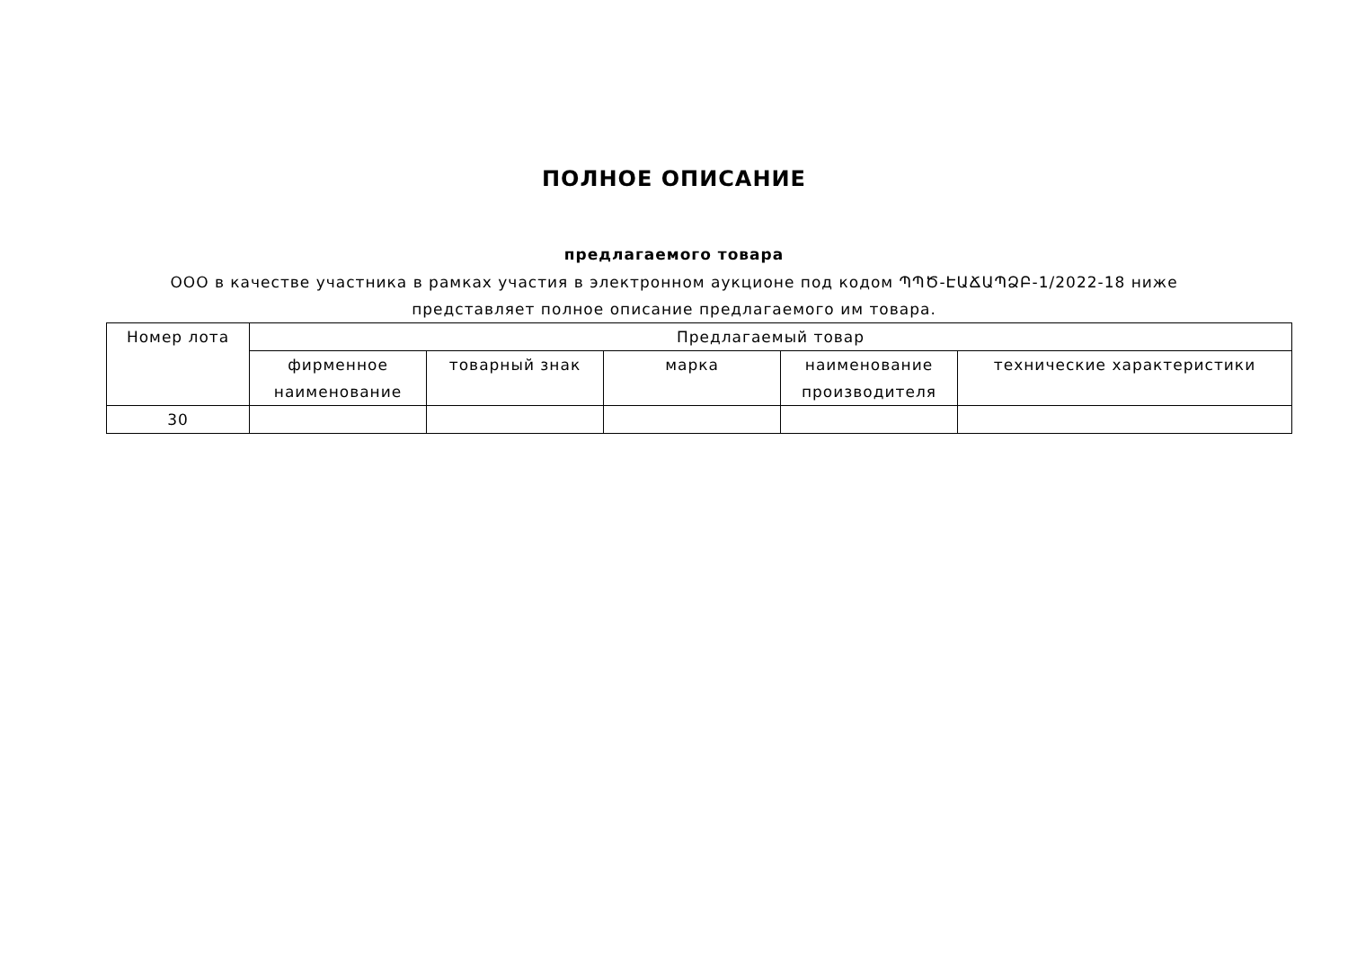ПОЛНОЕ ОПИСАНИЕ
предлагаемого товара
ООО в качестве участника в рамках участия в электронном аукционе под кодом ՊՊԾ-ԷԱՃԱՊՁԲ-1/2022-18 ниже представляет полное описание предлагаемого им товара.
| Номер лота | Предлагаемый товар | | | | |
| --- | --- | --- | --- | --- | --- |
| | фирменное наименование | товарный знак | марка | наименование производителя | технические характеристики |
| 30 | | | | | |